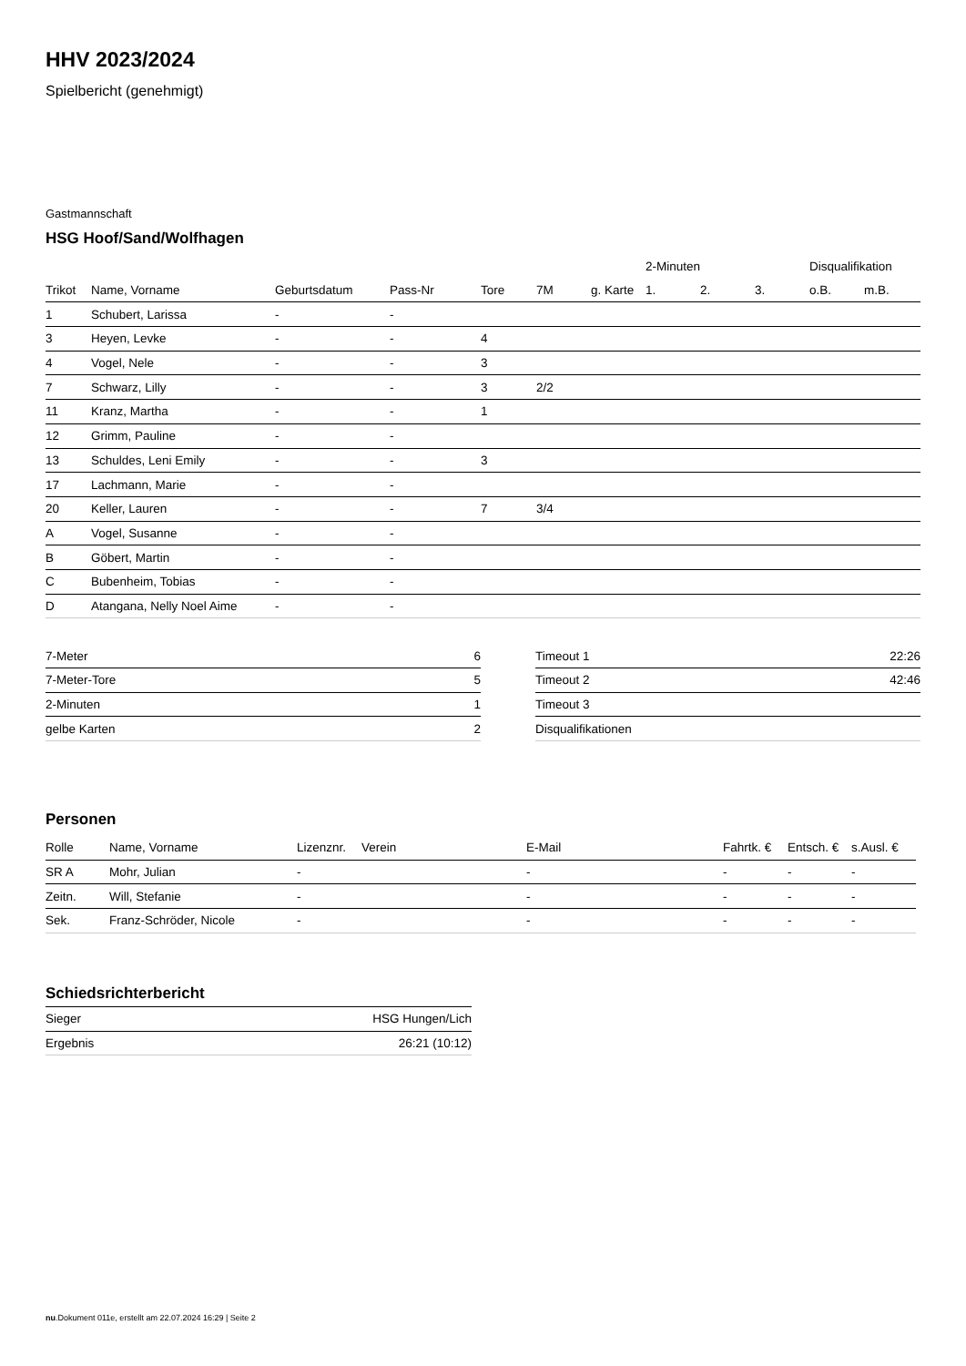HHV 2023/2024
Spielbericht (genehmigt)
Gastmannschaft
HSG Hoof/Sand/Wolfhagen
| | | | | | | | 2-Minuten | | | Disqualifikation | |
| --- | --- | --- | --- | --- | --- | --- | --- | --- | --- | --- | --- |
| Trikot | Name, Vorname | Geburtsdatum | Pass-Nr | Tore | 7M | g. Karte | 1. | 2. | 3. | o.B. | m.B. |
| 1 | Schubert, Larissa | - | - | | | | | | | | |
| 3 | Heyen, Levke | - | - | 4 | | | | | | | |
| 4 | Vogel, Nele | - | - | 3 | | | | | | | |
| 7 | Schwarz, Lilly | - | - | 3 | 2/2 | | | | | | |
| 11 | Kranz, Martha | - | - | 1 | | | | | | | |
| 12 | Grimm, Pauline | - | - | | | | | | | | |
| 13 | Schuldes, Leni Emily | - | - | 3 | | | | | | | |
| 17 | Lachmann, Marie | - | - | | | | | | | | |
| 20 | Keller, Lauren | - | - | 7 | 3/4 | | | | | | |
| A | Vogel, Susanne | - | - | | | | | | | | |
| B | Göbert, Martin | - | - | | | | | | | | |
| C | Bubenheim, Tobias | - | - | | | | | | | | |
| D | Atangana, Nelly Noel Aime | - | - | | | | | | | | |
| 7-Meter | 6 |
| 7-Meter-Tore | 5 |
| 2-Minuten | 1 |
| gelbe Karten | 2 |
| Timeout 1 | 22:26 |
| Timeout 2 | 42:46 |
| Timeout 3 | |
| Disqualifikationen | |
Personen
| Rolle | Name, Vorname | Lizenznr. | Verein | E-Mail | Fahrtk. € | Entsch. € | s.Ausl. € |
| --- | --- | --- | --- | --- | --- | --- | --- |
| SR A | Mohr, Julian | - | | - | - | - | - |
| Zeitn. | Will, Stefanie | - | | - | - | - | - |
| Sek. | Franz-Schröder, Nicole | - | | - | - | - | - |
Schiedsrichterbericht
| Sieger | HSG Hungen/Lich |
| Ergebnis | 26:21 (10:12) |
nu.Dokument 011e, erstellt am 22.07.2024 16:29 | Seite 2